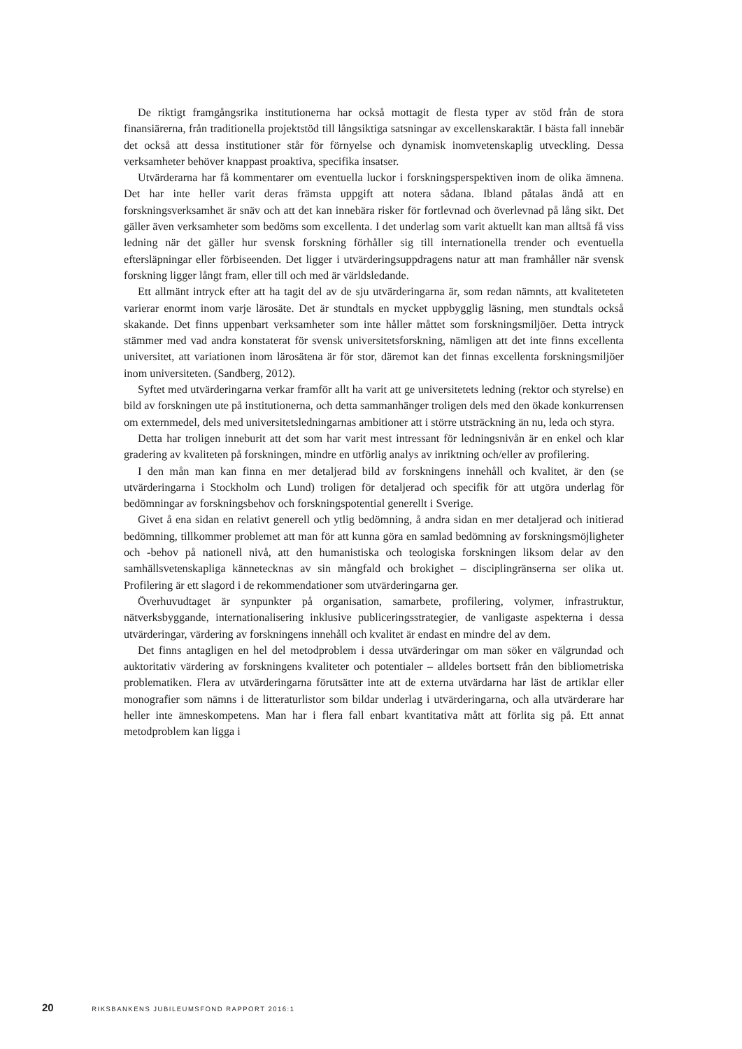De riktigt framgångsrika institutionerna har också mottagit de flesta typer av stöd från de stora finansiärerna, från traditionella projektstöd till långsiktiga satsningar av excellenskarak­tär. I bästa fall innebär det också att dessa institutioner står för förnyelse och dynamisk inom­vetenskaplig utveckling. Dessa verksamheter behöver knappast proaktiva, specifika insatser.
Utvärderarna har få kommentarer om eventuella luckor i forskningsperspektiven inom de olika ämnena. Det har inte heller varit deras främsta uppgift att notera sådana. Ibland påtalas ändå att en forskningsverksamhet är snäv och att det kan innebära risker för fortlevnad och överlevnad på lång sikt. Det gäller även verksamheter som bedöms som excellenta. I det under­lag som varit aktuellt kan man alltså få viss ledning när det gäller hur svensk forskning förhål­ler sig till internationella trender och eventuella eftersläpningar eller förbiseenden. Det ligger i utvärderingsuppdragens natur att man framhåller när svensk forskning ligger långt fram, eller till och med är världsledande.
Ett allmänt intryck efter att ha tagit del av de sju utvärderingarna är, som redan nämnts, att kvaliteteten varierar enormt inom varje lärosäte. Det är stundtals en mycket uppbygglig läsning, men stundtals också skakande. Det finns uppenbart verksamheter som inte håller måttet som forskningsmiljöer. Detta intryck stämmer med vad andra konstaterat för svensk universitetsforskning, nämligen att det inte finns excellenta universitet, att variationen inom lärosätena är för stor, däremot kan det finnas excellenta forskningsmiljöer inom universiteten. (Sandberg, 2012).
Syftet med utvärderingarna verkar framför allt ha varit att ge universitetets ledning (rektor och styrelse) en bild av forskningen ute på institutionerna, och detta sammanhänger troligen dels med den ökade konkurrensen om externmedel, dels med universitetsledningarnas ambi­tioner att i större utsträckning än nu, leda och styra.
Detta har troligen inneburit att det som har varit mest intressant för ledningsnivån är en enkel och klar gradering av kvaliteten på forskningen, mindre en utförlig analys av inriktning och/eller av profilering.
I den mån man kan finna en mer detaljerad bild av forskningens innehåll och kvalitet, är den (se utvärderingarna i Stockholm och Lund) troligen för detaljerad och specifik för att utgöra underlag för bedömningar av forskningsbehov och forskningspotential generellt i Sverige.
Givet å ena sidan en relativt generell och ytlig bedömning, å andra sidan en mer detalje­rad och initierad bedömning, tillkommer problemet att man för att kunna göra en samlad bedömning av forskningsmöjligheter och -behov på nationell nivå, att den humanistiska och teologiska forskningen liksom delar av den samhällsvetenskapliga kännetecknas av sin mång­fald och brokighet – disciplingränserna ser olika ut. Profilering är ett slagord i de rekommen­dationer som utvärderingarna ger.
Överhuvudtaget är synpunkter på organisation, samarbete, profilering, volymer, infra­struktur, nätverksbyggande, internationalisering inklusive publiceringsstrategier, de van­ligaste aspekterna i dessa utvärderingar, värdering av forskningens innehåll och kvalitet är endast en mindre del av dem.
Det finns antagligen en hel del metodproblem i dessa utvärderingar om man söker en välgrundad och auktoritativ värdering av forskningens kvaliteter och potentialer – alldeles bortsett från den bibliometriska problematiken. Flera av utvärderingarna förutsätter inte att de externa utvärdarna har läst de artiklar eller monografier som nämns i de litteraturlistor som bildar underlag i utvärderingarna, och alla utvärderare har heller inte ämneskompetens. Man har i flera fall enbart kvantitativa mått att förlita sig på. Ett annat metodproblem kan ligga i
20 RIKSBANKENS JUBILEUMSFOND RAPPORT 2016:1